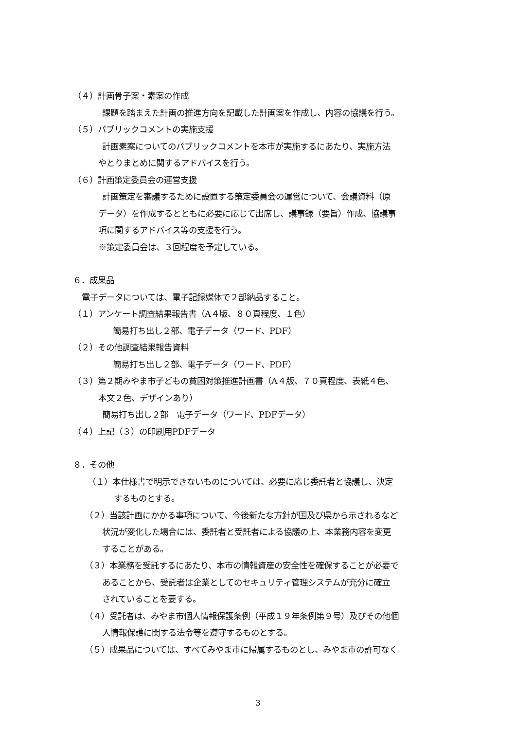（４）計画骨子案・素案の作成
課題を踏まえた計画の推進方向を記載した計画案を作成し、内容の協議を行う。
（５）パブリックコメントの実施支援
計画素案についてのパブリックコメントを本市が実施するにあたり、実施方法
やとりまとめに関するアドバイスを行う。
（６）計画策定委員会の運営支援
計画策定を審議するために設置する策定委員会の運営について、会議資料（原
データ）を作成するとともに必要に応じて出席し、議事録（要旨）作成、協議事
項に関するアドバイス等の支援を行う。
※策定委員会は、３回程度を予定している。
６．成果品
電子データについては、電子記録媒体で２部納品すること。
（１）アンケート調査結果報告書（A４版、８０頁程度、１色）
簡易打ち出し２部、電子データ（ワード、PDF）
（２）その他調査結果報告資料
簡易打ち出し２部、電子データ（ワード、PDF）
（３）第２期みやま市子どもの貧困対策推進計画書（A４版、７０頁程度、表紙４色、
本文２色、デザインあり）
簡易打ち出し２部　電子データ（ワード、PDFデータ）
（４）上記（３）の印刷用PDFデータ
８．その他
（１）本仕様書で明示できないものについては、必要に応じ委託者と協議し、決定
するものとする。
（２）当該計画にかかる事項について、今後新たな方針が国及び県から示されるなど
状況が変化した場合には、委託者と受託者による協議の上、本業務内容を変更
することがある。
（３）本業務を受託するにあたり、本市の情報資産の安全性を確保することが必要で
あることから、受託者は企業としてのセキュリティ管理システムが充分に確立
されていることを要する。
（４）受託者は、みやま市個人情報保護条例（平成１９年条例第９号）及びその他個
人情報保護に関する法令等を遵守するものとする。
（５）成果品については、すべてみやま市に帰属するものとし、みやま市の許可なく
3